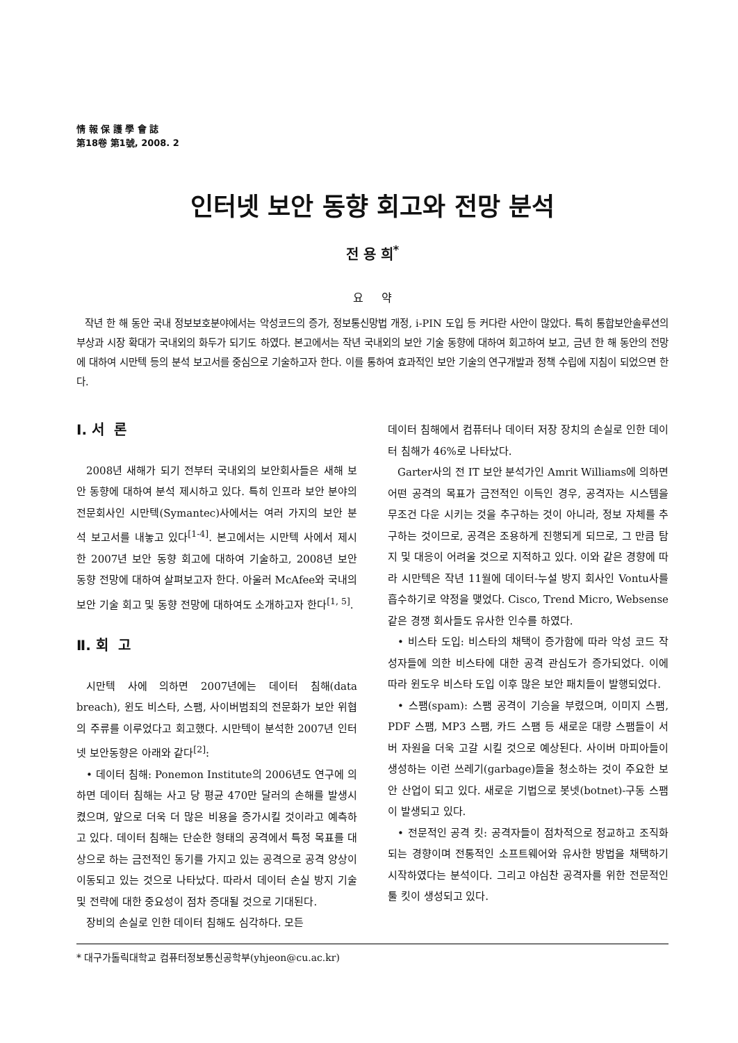情 報 保 護 學 會 誌
第18卷 第1號, 2008. 2
인터넷 보안 동향 회고와 전망 분석
전 용 희<sup>*</sup>
요 약
작년 한 해 동안 국내 정보보호분야에서는 악성코드의 증가, 정보통신망법 개정, i-PIN 도입 등 커다란 사안이 많았다. 특히 통합보안솔루션의 부상과 시장 확대가 국내외의 화두가 되기도 하였다. 본고에서는 작년 국내외의 보안 기술 동향에 대하여 회고하여 보고, 금년 한 해 동안의 전망에 대하여 시만텍 등의 분석 보고서를 중심으로 기술하고자 한다. 이를 통하여 효과적인 보안 기술의 연구개발과 정책 수립에 지침이 되었으면 한다.
Ⅰ. 서 론
2008년 새해가 되기 전부터 국내외의 보안회사들은 새해 보안 동향에 대하여 분석 제시하고 있다. 특히 인프라 보안 분야의 전문회사인 시만텍(Symantec)사에서는 여러 가지의 보안 분석 보고서를 내놓고 있다<sup>[1-4]</sup>. 본고에서는 시만텍 사에서 제시한 2007년 보안 동향 회고에 대하여 기술하고, 2008년 보안 동향 전망에 대하여 살펴보고자 한다. 아울러 McAfee와 국내의 보안 기술 회고 및 동향 전망에 대하여도 소개하고자 한다<sup>[1, 5]</sup>.
Ⅱ. 회 고
시만텍 사에 의하면 2007년에는 데이터 침해(data breach), 윈도 비스타, 스팸, 사이버범죄의 전문화가 보안 위협의 주류를 이루었다고 회고했다. 시만텍이 분석한 2007년 인터넷 보안동향은 아래와 같다<sup>[2]</sup>:
• 데이터 침해: Ponemon Institute의 2006년도 연구에 의하면 데이터 침해는 사고 당 평균 470만 달러의 손해를 발생시켰으며, 앞으로 더욱 더 많은 비용을 증가시킬 것이라고 예측하고 있다. 데이터 침해는 단순한 형태의 공격에서 특정 목표를 대상으로 하는 금전적인 동기를 가지고 있는 공격으로 공격 양상이 이동되고 있는 것으로 나타났다. 따라서 데이터 손실 방지 기술 및 전략에 대한 중요성이 점차 증대될 것으로 기대된다.
장비의 손실로 인한 데이터 침해도 심각하다. 모든
데이터 침해에서 컴퓨터나 데이터 저장 장치의 손실로 인한 데이터 침해가 46%로 나타났다.
Garter사의 전 IT 보안 분석가인 Amrit Williams에 의하면 어떤 공격의 목표가 금전적인 이득인 경우, 공격자는 시스템을 무조건 다운 시키는 것을 추구하는 것이 아니라, 정보 자체를 추구하는 것이므로, 공격은 조용하게 진행되게 되므로, 그 만큼 탐지 및 대응이 어려울 것으로 지적하고 있다. 이와 같은 경향에 따라 시만텍은 작년 11월에 데이터-누설 방지 회사인 Vontu사를 흡수하기로 약정을 맺었다. Cisco, Trend Micro, Websense 같은 경쟁 회사들도 유사한 인수를 하였다.
• 비스타 도입: 비스타의 채택이 증가함에 따라 악성 코드 작성자들에 의한 비스타에 대한 공격 관심도가 증가되었다. 이에 따라 윈도우 비스타 도입 이후 많은 보안 패치들이 발행되었다.
• 스팸(spam): 스팸 공격이 기승을 부렸으며, 이미지 스팸, PDF 스팸, MP3 스팸, 카드 스팸 등 새로운 대량 스팸들이 서버 자원을 더욱 고갈 시킬 것으로 예상된다. 사이버 마피아들이 생성하는 이런 쓰레기(garbage)들을 청소하는 것이 주요한 보안 산업이 되고 있다. 새로운 기법으로 봇넷(botnet)-구동 스팸이 발생되고 있다.
• 전문적인 공격 킷: 공격자들이 점차적으로 정교하고 조직화되는 경향이며 전통적인 소프트웨어와 유사한 방법을 채택하기 시작하였다는 분석이다. 그리고 야심찬 공격자를 위한 전문적인 툴 킷이 생성되고 있다.
* 대구가톨릭대학교 컴퓨터정보통신공학부(yhjeon@cu.ac.kr)